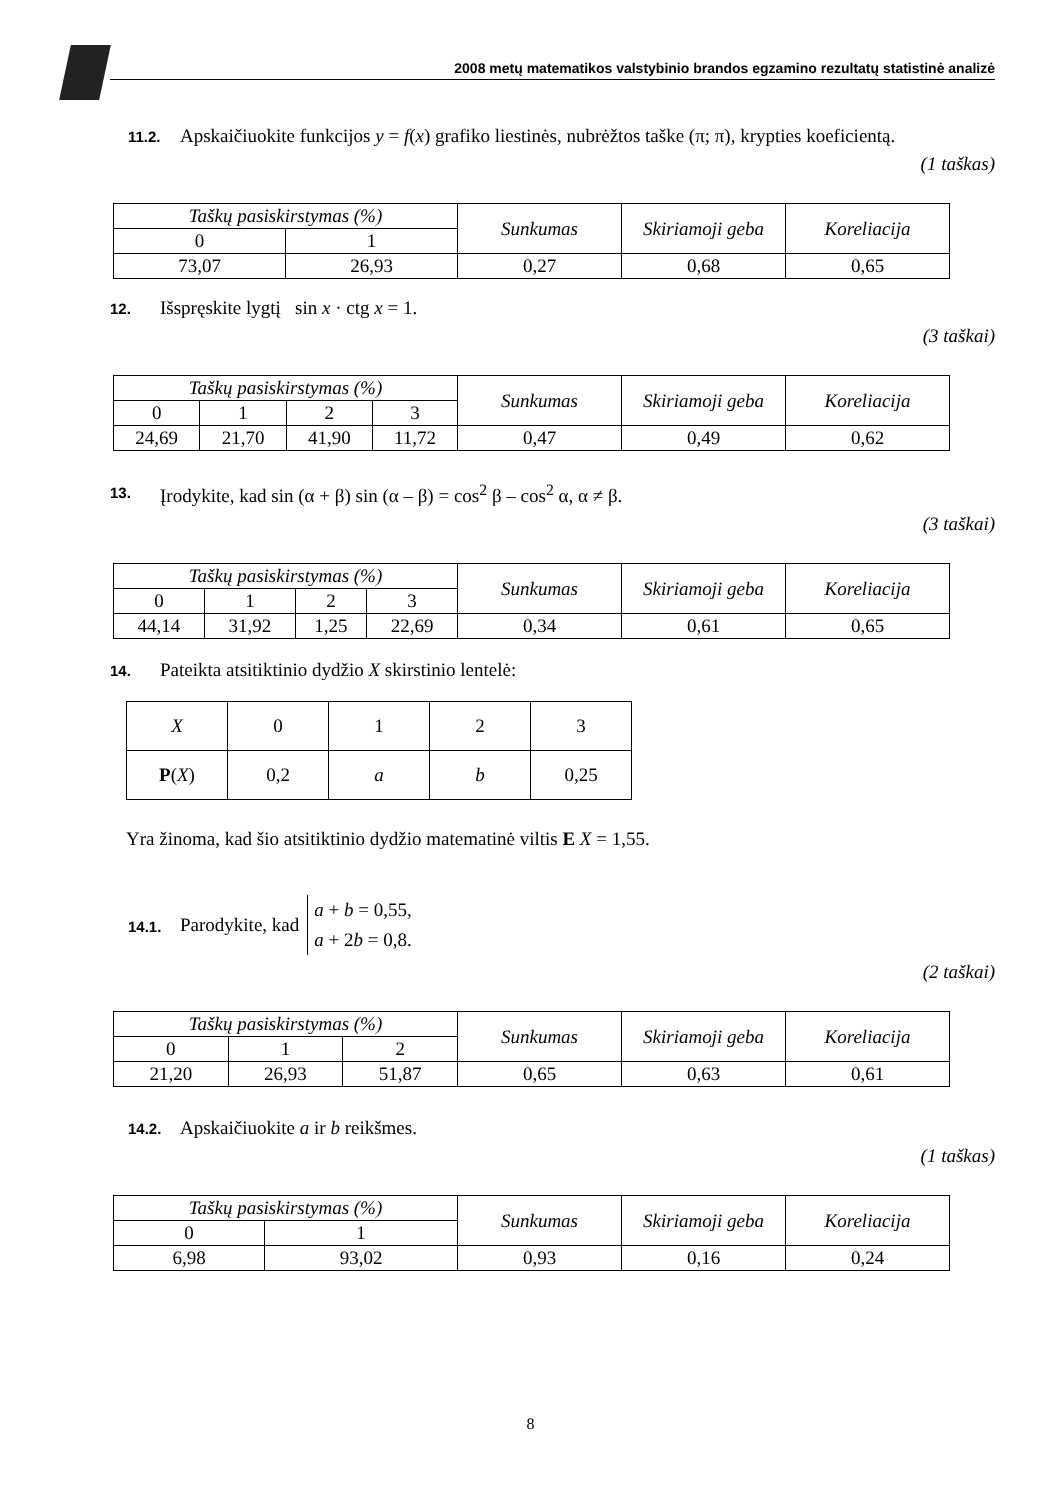2008 metų matematikos valstybinio brandos egzamino rezultatų statistinė analizė
11.2.
Apskaičiuokite funkcijos y = f(x) grafiko liestinės, nubrėžtos taške (π; π), krypties koeficientą.
(1 taškas)
| Taškų pasiskirstymas (%) | | Sunkumas | Skiriamoji geba | Koreliacija |
| 0 | 1 | | | |
| 73,07 | 26,93 | 0,27 | 0,68 | 0,65 |
12.
Išspręskite lygtį sin x · ctg x = 1.
(3 taškai)
| Taškų pasiskirstymas (%) | | | | Sunkumas | Skiriamoji geba | Koreliacija |
| 0 | 1 | 2 | 3 | | | |
| 24,69 | 21,70 | 41,90 | 11,72 | 0,47 | 0,49 | 0,62 |
13.
Įrodykite, kad sin (α + β) sin (α – β) = cos<sup>2</sup> β – cos<sup>2</sup> α, α ≠ β.
(3 taškai)
| Taškų pasiskirstymas (%) | | | | Sunkumas | Skiriamoji geba | Koreliacija |
| 0 | 1 | 2 | 3 | | | |
| 44,14 | 31,92 | 1,25 | 22,69 | 0,34 | 0,61 | 0,65 |
14.
Pateikta atsitiktinio dydžio X skirstinio lentelė:
| X | 0 | 1 | 2 | 3 |
| P ( X ) | 0,2 | a | b | 0,25 |
Yra žinoma, kad šio atsitiktinio dydžio matematinė viltis E X = 1,55.
14.1.
Parodykite, kad
a + b = 0,55,
a + 2b = 0,8.
(2 taškai)
| Taškų pasiskirstymas (%) | | | Sunkumas | Skiriamoji geba | Koreliacija |
| 0 | 1 | 2 | | | |
| 21,20 | 26,93 | 51,87 | 0,65 | 0,63 | 0,61 |
14.2.
Apskaičiuokite a ir b reikšmes.
(1 taškas)
| Taškų pasiskirstymas (%) | | Sunkumas | Skiriamoji geba | Koreliacija |
| 0 | 1 | | | |
| 6,98 | 93,02 | 0,93 | 0,16 | 0,24 |
8